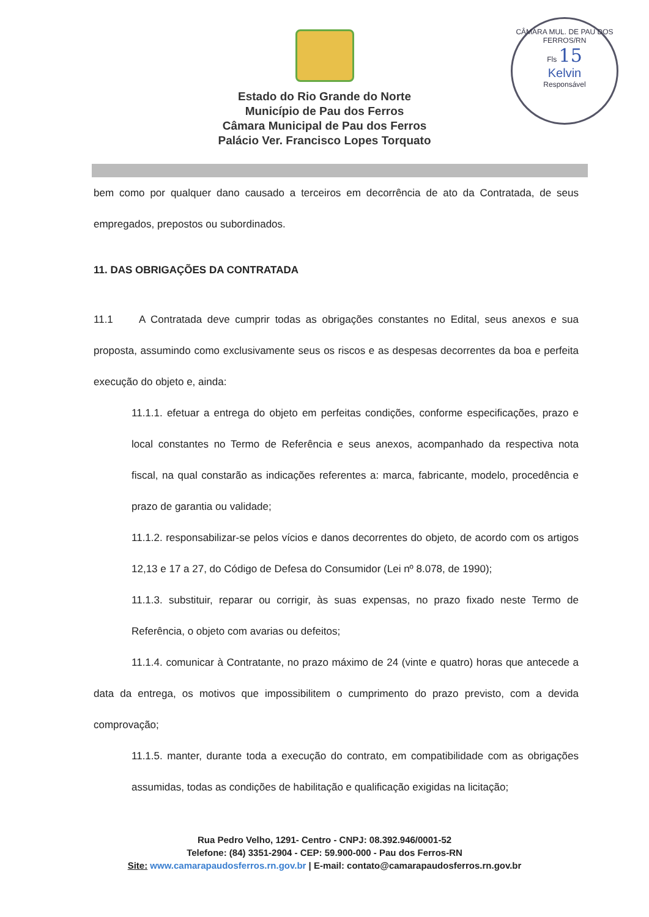CÂMARA MUL. DE PAU DOS FERROS/RN
Fls 15
Kelvin
Responsável
Estado do Rio Grande do Norte
Município de Pau dos Ferros
Câmara Municipal de Pau dos Ferros
Palácio Ver. Francisco Lopes Torquato
bem como por qualquer dano causado a terceiros em decorrência de ato da Contratada, de seus empregados, prepostos ou subordinados.
11. DAS OBRIGAÇÕES DA CONTRATADA
11.1 A Contratada deve cumprir todas as obrigações constantes no Edital, seus anexos e sua proposta, assumindo como exclusivamente seus os riscos e as despesas decorrentes da boa e perfeita execução do objeto e, ainda:
11.1.1. efetuar a entrega do objeto em perfeitas condições, conforme especificações, prazo e local constantes no Termo de Referência e seus anexos, acompanhado da respectiva nota fiscal, na qual constarão as indicações referentes a: marca, fabricante, modelo, procedência e prazo de garantia ou validade;
11.1.2. responsabilizar-se pelos vícios e danos decorrentes do objeto, de acordo com os artigos 12,13 e 17 a 27, do Código de Defesa do Consumidor (Lei nº 8.078, de 1990);
11.1.3. substituir, reparar ou corrigir, às suas expensas, no prazo fixado neste Termo de Referência, o objeto com avarias ou defeitos;
11.1.4. comunicar à Contratante, no prazo máximo de 24 (vinte e quatro) horas que antecede a data da entrega, os motivos que impossibilitem o cumprimento do prazo previsto, com a devida comprovação;
11.1.5. manter, durante toda a execução do contrato, em compatibilidade com as obrigações assumidas, todas as condições de habilitação e qualificação exigidas na licitação;
Rua Pedro Velho, 1291- Centro - CNPJ: 08.392.946/0001-52
Telefone: (84) 3351-2904 - CEP: 59.900-000 - Pau dos Ferros-RN
Site: www.camarapaudosferros.rn.gov.br | E-mail: contato@camarapaudosferros.rn.gov.br